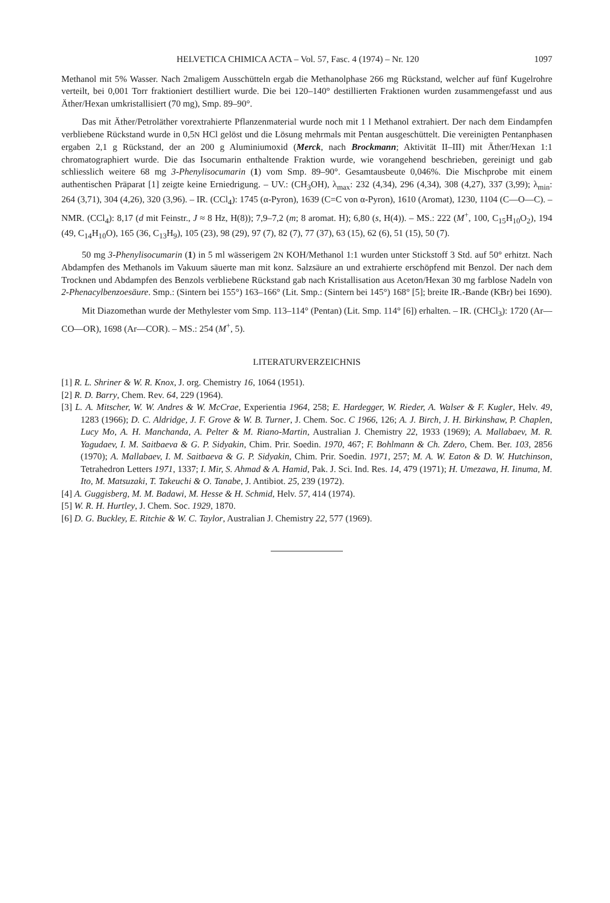HELVETICA CHIMICA ACTA – Vol. 57, Fasc. 4 (1974) – Nr. 120 1097
Methanol mit 5% Wasser. Nach 2maligem Ausschütteln ergab die Methanolphase 266 mg Rückstand, welcher auf fünf Kugelrohre verteilt, bei 0,001 Torr fraktioniert destilliert wurde. Die bei 120–140° destillierten Fraktionen wurden zusammengefasst und aus Äther/Hexan umkristallisiert (70 mg), Smp. 89–90°.
Das mit Äther/Petroläther vorextrahierte Pflanzenmaterial wurde noch mit 1 l Methanol extrahiert. Der nach dem Eindampfen verbliebene Rückstand wurde in 0,5N HCl gelöst und die Lösung mehrmals mit Pentan ausgeschüttelt. Die vereinigten Pentanphasen ergaben 2,1 g Rückstand, der an 200 g Aluminiumoxid (Merck, nach Brockmann; Aktivität II–III) mit Äther/Hexan 1:1 chromatographiert wurde. Die das Isocumarin enthaltende Fraktion wurde, wie vorangehend beschrieben, gereinigt und gab schliesslich weitere 68 mg 3-Phenylisocumarin (1) vom Smp. 89–90°. Gesamtausbeute 0,046%. Die Mischprobe mit einem authentischen Präparat [1] zeigte keine Erniedrigung. – UV.: (CH<sub>3</sub>OH), λ<sub>max</sub>: 232 (4,34), 296 (4,34), 308 (4,27), 337 (3,99); λ<sub>min</sub>: 264 (3,71), 304 (4,26), 320 (3,96). – IR. (CCl<sub>4</sub>): 1745 (α-Pyron), 1639 (C=C von α-Pyron), 1610 (Aromat), 1230, 1104 (C—O—C). – NMR. (CCl<sub>4</sub>): 8,17 (d mit Feinstr., J ≈ 8 Hz, H(8)); 7,9–7,2 (m; 8 aromat. H); 6,80 (s, H(4)). – MS.: 222 (M<sup>+</sup>, 100, C<sub>15</sub>H<sub>10</sub>O<sub>2</sub>), 194 (49, C<sub>14</sub>H<sub>10</sub>O), 165 (36, C<sub>13</sub>H<sub>9</sub>), 105 (23), 98 (29), 97 (7), 82 (7), 77 (37), 63 (15), 62 (6), 51 (15), 50 (7).
50 mg 3-Phenylisocumarin (1) in 5 ml wässerigem 2N KOH/Methanol 1:1 wurden unter Stickstoff 3 Std. auf 50° erhitzt. Nach Abdampfen des Methanols im Vakuum säuerte man mit konz. Salzsäure an und extrahierte erschöpfend mit Benzol. Der nach dem Trocknen und Abdampfen des Benzols verbliebene Rückstand gab nach Kristallisation aus Aceton/Hexan 30 mg farblose Nadeln von 2-Phenacylbenzoesäure. Smp.: (Sintern bei 155°) 163–166° (Lit. Smp.: (Sintern bei 145°) 168° [5]; breite IR.-Bande (KBr) bei 1690).
Mit Diazomethan wurde der Methylester vom Smp. 113–114° (Pentan) (Lit. Smp. 114° [6]) erhalten. – IR. (CHCl<sub>3</sub>): 1720 (Ar—CO—OR), 1698 (Ar—COR). – MS.: 254 (M<sup>+</sup>, 5).
LITERATURVERZEICHNIS
[1] R. L. Shriner & W. R. Knox, J. org. Chemistry 16, 1064 (1951).
[2] R. D. Barry, Chem. Rev. 64, 229 (1964).
[3] L. A. Mitscher, W. W. Andres & W. McCrae, Experientia 1964, 258; E. Hardegger, W. Rieder, A. Walser & F. Kugler, Helv. 49, 1283 (1966); D. C. Aldridge, J. F. Grove & W. B. Turner, J. Chem. Soc. C 1966, 126; A. J. Birch, J. H. Birkinshaw, P. Chaplen, Lucy Mo, A. H. Manchanda, A. Pelter & M. Riano-Martin, Australian J. Chemistry 22, 1933 (1969); A. Mallabaev, M. R. Yagudaev, I. M. Saitbaeva & G. P. Sidyakin, Chim. Prir. Soedin. 1970, 467; F. Bohlmann & Ch. Zdero, Chem. Ber. 103, 2856 (1970); A. Mallabaev, I. M. Saitbaeva & G. P. Sidyakin, Chim. Prir. Soedin. 1971, 257; M. A. W. Eaton & D. W. Hutchinson, Tetrahedron Letters 1971, 1337; I. Mir, S. Ahmad & A. Hamid, Pak. J. Sci. Ind. Res. 14, 479 (1971); H. Umezawa, H. Iinuma, M. Ito, M. Matsuzaki, T. Takeuchi & O. Tanabe, J. Antibiot. 25, 239 (1972).
[4] A. Guggisberg, M. M. Badawi, M. Hesse & H. Schmid, Helv. 57, 414 (1974).
[5] W. R. H. Hurtley, J. Chem. Soc. 1929, 1870.
[6] D. G. Buckley, E. Ritchie & W. C. Taylor, Australian J. Chemistry 22, 577 (1969).